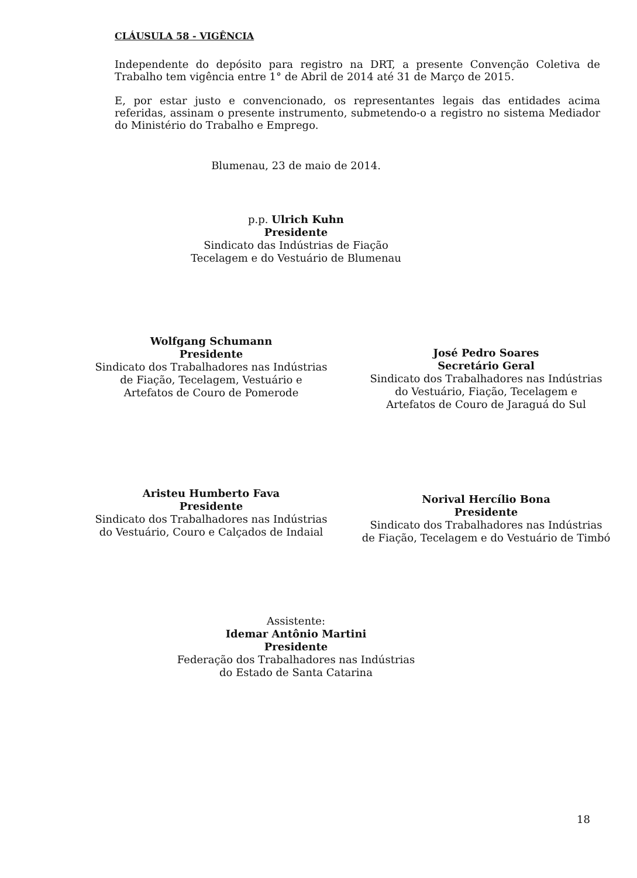CLÁUSULA 58 - VIGÊNCIA
Independente do depósito para registro na DRT, a presente Convenção Coletiva de Trabalho tem vigência entre 1° de Abril de 2014 até 31 de Março de 2015.
E, por estar justo e convencionado, os representantes legais das entidades acima referidas, assinam o presente instrumento, submetendo-o a registro no sistema Mediador do Ministério do Trabalho e Emprego.
Blumenau, 23 de maio de 2014.
p.p. Ulrich Kuhn
Presidente
Sindicato das Indústrias de Fiação
Tecelagem e do Vestuário de Blumenau
Wolfgang Schumann
Presidente
Sindicato dos Trabalhadores nas Indústrias
de Fiação, Tecelagem, Vestuário e
Artefatos de Couro de Pomerode
José Pedro Soares
Secretário Geral
Sindicato dos Trabalhadores nas Indústrias
do Vestuário, Fiação, Tecelagem e
Artefatos de Couro de Jaraguá do Sul
Aristeu Humberto Fava
Presidente
Sindicato dos Trabalhadores nas Indústrias
do Vestuário, Couro e Calçados de Indaial
Norival Hercílio Bona
Presidente
Sindicato dos Trabalhadores nas Indústrias
de Fiação, Tecelagem e do Vestuário de Timbó
Assistente:
Idemar Antônio Martini
Presidente
Federação dos Trabalhadores nas Indústrias
do Estado de Santa Catarina
18